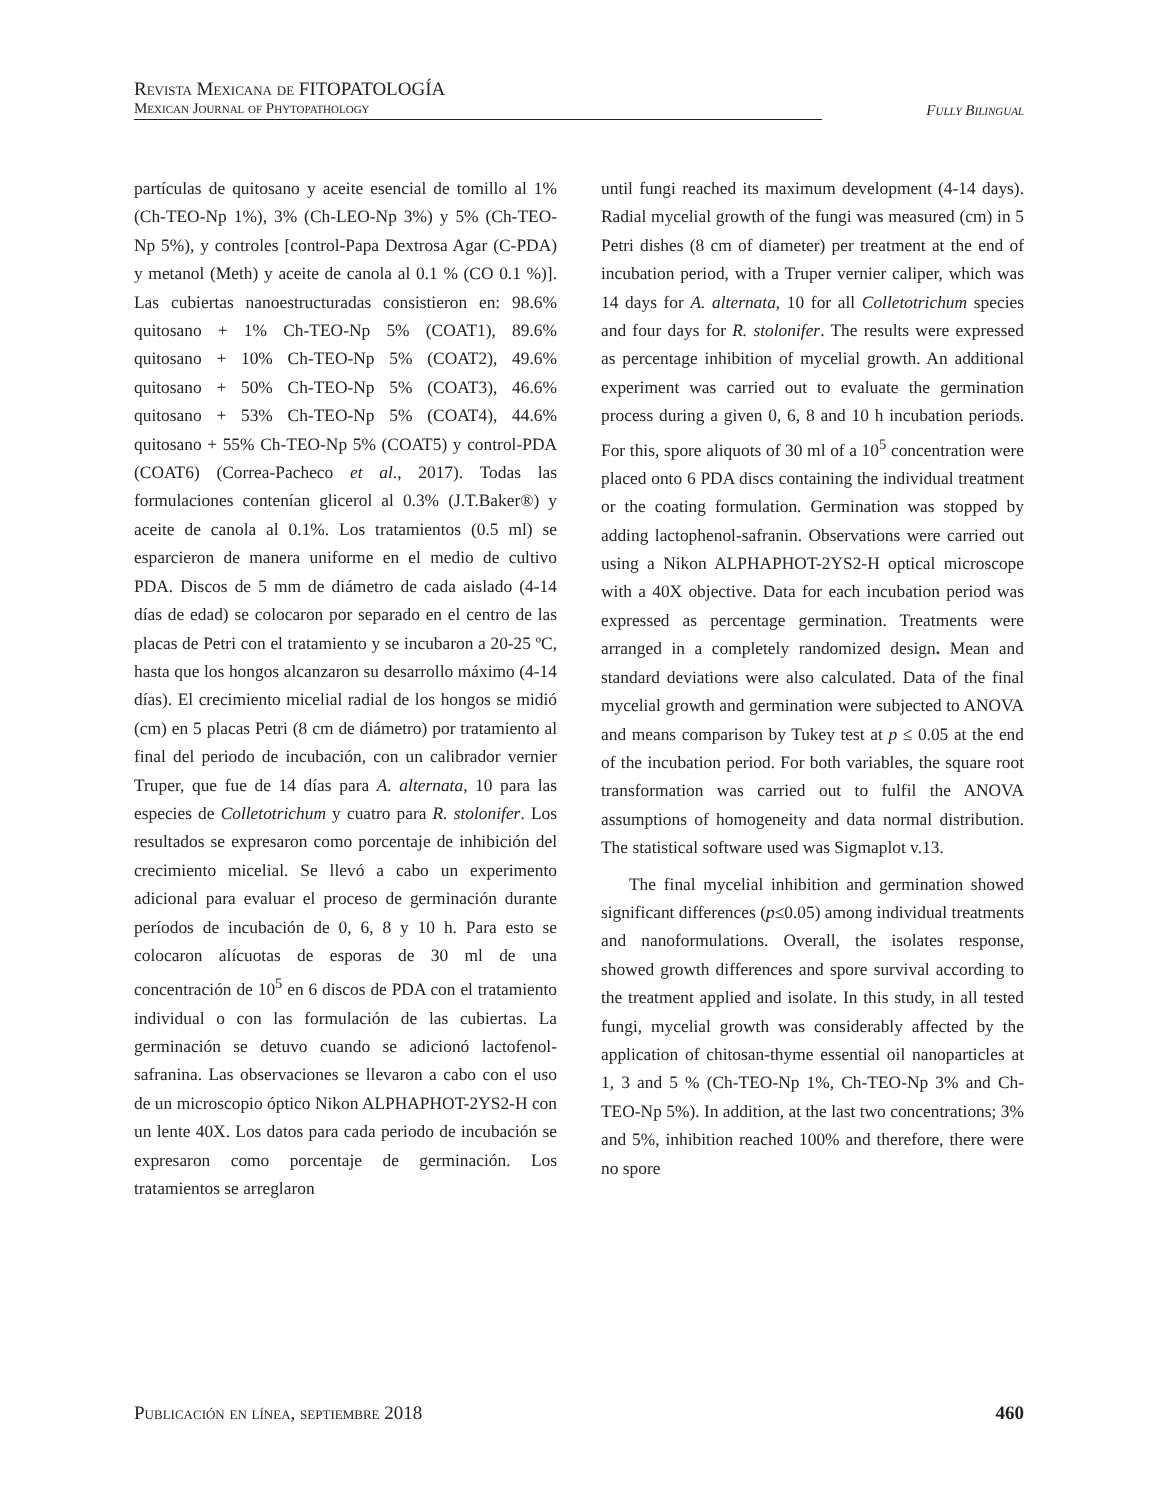Revista Mexicana de FITOPATOLOGÍA
Mexican Journal of Phytopathology
Fully Bilingual
partículas de quitosano y aceite esencial de tomillo al 1% (Ch-TEO-Np 1%), 3% (Ch-LEO-Np 3%) y 5% (Ch-TEO-Np 5%), y controles [control-Papa Dextrosa Agar (C-PDA) y metanol (Meth) y aceite de canola al 0.1 % (CO 0.1 %)]. Las cubiertas nanoestructuradas consistieron en: 98.6% quitosano + 1% Ch-TEO-Np 5% (COAT1), 89.6% quitosano + 10% Ch-TEO-Np 5% (COAT2), 49.6% quitosano + 50% Ch-TEO-Np 5% (COAT3), 46.6% quitosano + 53% Ch-TEO-Np 5% (COAT4), 44.6% quitosano + 55% Ch-TEO-Np 5% (COAT5) y control-PDA (COAT6) (Correa-Pacheco et al., 2017). Todas las formulaciones contenían glicerol al 0.3% (J.T.Baker®) y aceite de canola al 0.1%. Los tratamientos (0.5 ml) se esparcieron de manera uniforme en el medio de cultivo PDA. Discos de 5 mm de diámetro de cada aislado (4-14 días de edad) se colocaron por separado en el centro de las placas de Petri con el tratamiento y se incubaron a 20-25 ºC, hasta que los hongos alcanzaron su desarrollo máximo (4-14 días). El crecimiento micelial radial de los hongos se midió (cm) en 5 placas Petri (8 cm de diámetro) por tratamiento al final del periodo de incubación, con un calibrador vernier Truper, que fue de 14 días para A. alternata, 10 para las especies de Colletotrichum y cuatro para R. stolonifer. Los resultados se expresaron como porcentaje de inhibición del crecimiento micelial. Se llevó a cabo un experimento adicional para evaluar el proceso de germinación durante períodos de incubación de 0, 6, 8 y 10 h. Para esto se colocaron alícuotas de esporas de 30 ml de una concentración de 10<sup>5</sup> en 6 discos de PDA con el tratamiento individual o con las formulación de las cubiertas. La germinación se detuvo cuando se adicionó lactofenol-safranina. Las observaciones se llevaron a cabo con el uso de un microscopio óptico Nikon ALPHAPHOT-2YS2-H con un lente 40X. Los datos para cada periodo de incubación se expresaron como porcentaje de germinación. Los tratamientos se arreglaron
until fungi reached its maximum development (4-14 days). Radial mycelial growth of the fungi was measured (cm) in 5 Petri dishes (8 cm of diameter) per treatment at the end of incubation period, with a Truper vernier caliper, which was 14 days for A. alternata, 10 for all Colletotrichum species and four days for R. stolonifer. The results were expressed as percentage inhibition of mycelial growth. An additional experiment was carried out to evaluate the germination process during a given 0, 6, 8 and 10 h incubation periods. For this, spore aliquots of 30 ml of a 10<sup>5</sup> concentration were placed onto 6 PDA discs containing the individual treatment or the coating formulation. Germination was stopped by adding lactophenol-safranin. Observations were carried out using a Nikon ALPHAPHOT-2YS2-H optical microscope with a 40X objective. Data for each incubation period was expressed as percentage germination. Treatments were arranged in a completely randomized design. Mean and standard deviations were also calculated. Data of the final mycelial growth and germination were subjected to ANOVA and means comparison by Tukey test at p ≤ 0.05 at the end of the incubation period. For both variables, the square root transformation was carried out to fulfil the ANOVA assumptions of homogeneity and data normal distribution. The statistical software used was Sigmaplot v.13.
The final mycelial inhibition and germination showed significant differences (p≤0.05) among individual treatments and nanoformulations. Overall, the isolates response, showed growth differences and spore survival according to the treatment applied and isolate. In this study, in all tested fungi, mycelial growth was considerably affected by the application of chitosan-thyme essential oil nanoparticles at 1, 3 and 5 % (Ch-TEO-Np 1%, Ch-TEO-Np 3% and Ch-TEO-Np 5%). In addition, at the last two concentrations; 3% and 5%, inhibition reached 100% and therefore, there were no spore
Publicación en línea, septiembre 2018 460